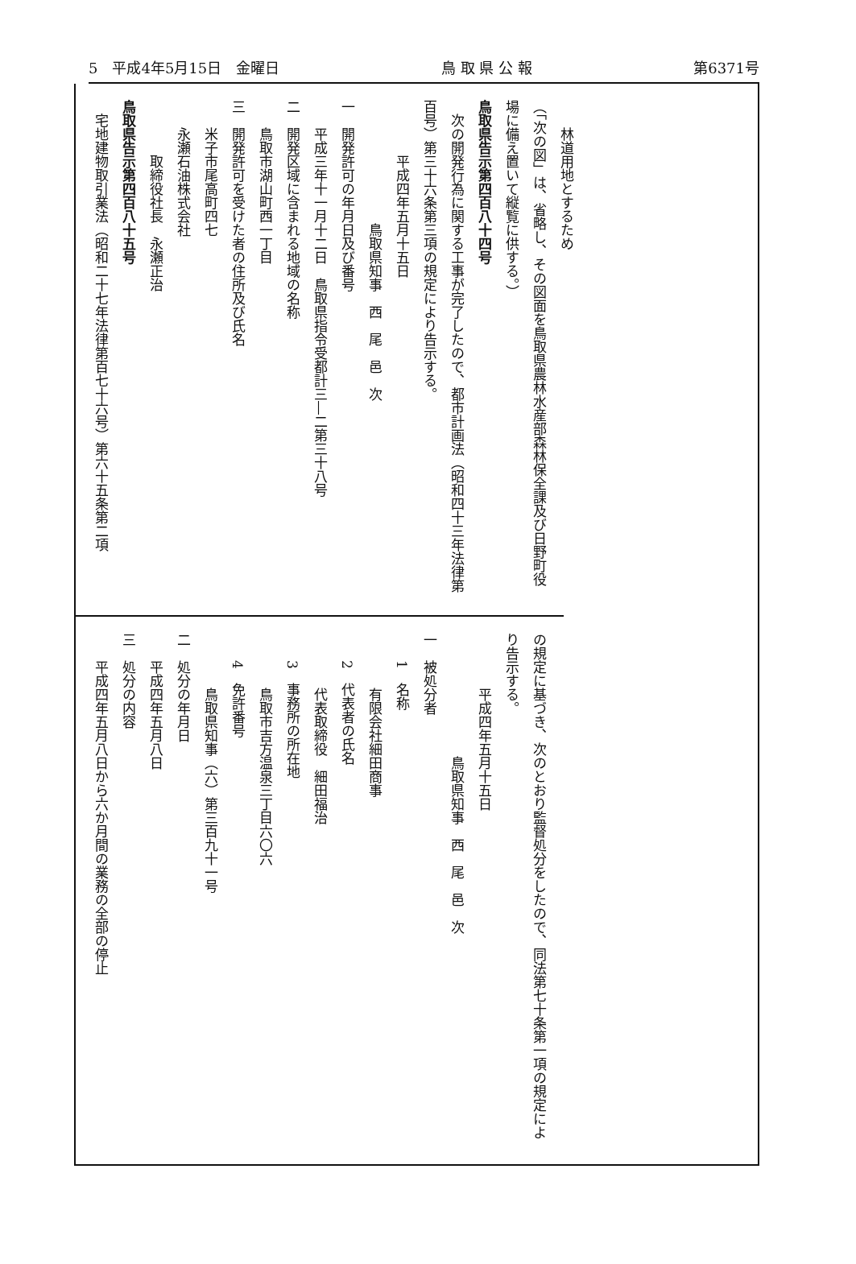5　平成4年5月15日　金曜日 鳥 取 県 公 報 第6371号
林道用地とするため
（「次の図」は、省略し、その図面を鳥取県農林水産部森林保全課及び日野町役場に備え置いて縦覧に供する。）
鳥取県告示第四百八十四号
　次の開発行為に関する工事が完了したので、都市計画法（昭和四十三年法律第百号）第三十六条第三項の規定により告示する。
平成四年五月十五日
鳥取県知事　西　尾　邑　次
一　開発許可の年月日及び番号
平成三年十一月十二日　鳥取県指令受都計三―二第三十八号
二　開発区域に含まれる地域の名称
鳥取市湖山町西一丁目
三　開発許可を受けた者の住所及び氏名
米子市尾高町四七
永瀬石油株式会社
取締役社長　永瀬正治
鳥取県告示第四百八十五号
　宅地建物取引業法（昭和二十七年法律第百七十六号）第六十五条第二項
の規定に基づき、次のとおり監督処分をしたので、同法第七十条第一項の規定により告示する。
平成四年五月十五日
鳥取県知事　西　尾　邑　次
一　被処分者
1　名称
有限会社細田商事
2　代表者の氏名
代表取締役　細田福治
3　事務所の所在地
鳥取市吉方温泉三丁目六〇六
4　免許番号
鳥取県知事（六）第三百九十一号
二　処分の年月日
平成四年五月八日
三　処分の内容
平成四年五月八日から六か月間の業務の全部の停止